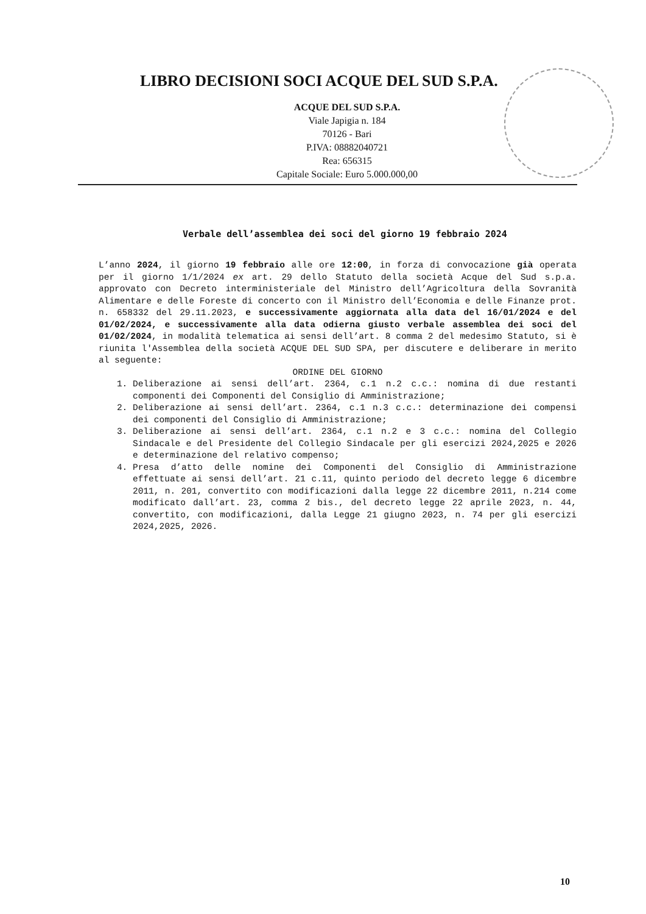LIBRO DECISIONI SOCI ACQUE DEL SUD S.P.A.
ACQUE DEL SUD S.P.A.
Viale Japigia n. 184
70126 - Bari
P.IVA: 08882040721
Rea: 656315
Capitale Sociale: Euro 5.000.000,00
Verbale dell’assemblea dei soci del giorno 19 febbraio 2024
L’anno 2024, il giorno 19 febbraio alle ore 12:00, in forza di convocazione già operata per il giorno 1/1/2024 ex art. 29 dello Statuto della società Acque del Sud s.p.a. approvato con Decreto interministeriale del Ministro dell’Agricoltura della Sovranità Alimentare e delle Foreste di concerto con il Ministro dell’Economia e delle Finanze prot. n. 658332 del 29.11.2023, e successivamente aggiornata alla data del 16/01/2024 e del 01/02/2024, e successivamente alla data odierna giusto verbale assemblea dei soci del 01/02/2024, in modalità telematica ai sensi dell’art. 8 comma 2 del medesimo Statuto, si è riunita l'Assemblea della società ACQUE DEL SUD SPA, per discutere e deliberare in merito al seguente:
ORDINE DEL GIORNO
1. Deliberazione ai sensi dell’art. 2364, c.1 n.2 c.c.: nomina di due restanti componenti dei Componenti del Consiglio di Amministrazione;
2. Deliberazione ai sensi dell’art. 2364, c.1 n.3 c.c.: determinazione dei compensi dei componenti del Consiglio di Amministrazione;
3. Deliberazione ai sensi dell’art. 2364, c.1 n.2 e 3 c.c.: nomina del Collegio Sindacale e del Presidente del Collegio Sindacale per gli esercizi 2024,2025 e 2026 e determinazione del relativo compenso;
4. Presa d’atto delle nomine dei Componenti del Consiglio di Amministrazione effettuate ai sensi dell’art. 21 c.11, quinto periodo del decreto legge 6 dicembre 2011, n. 201, convertito con modificazioni dalla legge 22 dicembre 2011, n.214 come modificato dall’art. 23, comma 2 bis., del decreto legge 22 aprile 2023, n. 44, convertito, con modificazioni, dalla Legge 21 giugno 2023, n. 74 per gli esercizi 2024,2025, 2026.
10